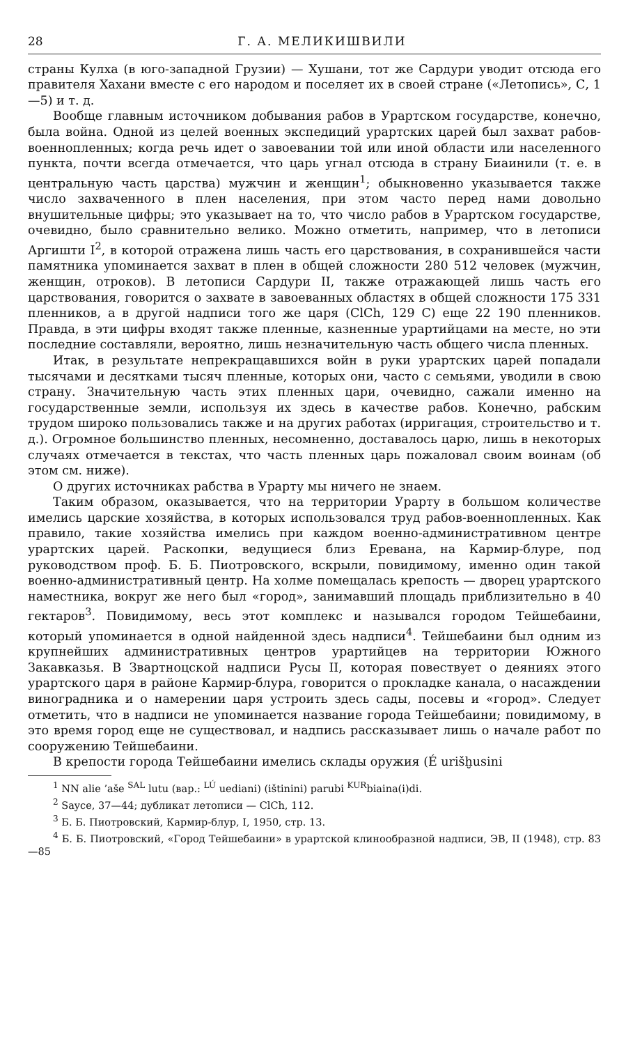28 Г. А. МЕЛИКИШВИЛИ
страны Кулха (в юго-западной Грузии) — Хушани, тот же Сардури уводит отсюда его правителя Хахани вместе с его народом и поселяет их в своей стране («Летопись», С, 1—5) и т. д.
Вообще главным источником добывания рабов в Урартском государстве, конечно, была война. Одной из целей военных экспедиций урартских царей был захват рабов-военнопленных; когда речь идет о завоевании той или иной области или населенного пункта, почти всегда отмечается, что царь угнал отсюда в страну Биаинили (т. е. в центральную часть царства) мужчин и женщин<sup>1</sup>; обыкновенно указывается также число захваченного в плен населения, при этом часто перед нами довольно внушительные цифры; это указывает на то, что число рабов в Урартском государстве, очевидно, было сравнительно велико. Можно отметить, например, что в летописи Аргишти I<sup>2</sup>, в которой отражена лишь часть его царствования, в сохранившейся части памятника упоминается захват в плен в общей сложности 280 512 человек (мужчин, женщин, отроков). В летописи Сардури II, также отражающей лишь часть его царствования, говорится о захвате в завоеванных областях в общей сложности 175 331 пленников, а в другой надписи того же царя (ClCh, 129 C) еще 22 190 пленников. Правда, в эти цифры входят также пленные, казненные урартийцами на месте, но эти последние составляли, вероятно, лишь незначительную часть общего числа пленных.
Итак, в результате непрекращавшихся войн в руки урартских царей попадали тысячами и десятками тысяч пленные, которых они, часто с семьями, уводили в свою страну. Значительную часть этих пленных цари, очевидно, сажали именно на государственные земли, используя их здесь в качестве рабов. Конечно, рабским трудом широко пользовались также и на других работах (ирригация, строительство и т. д.). Огромное большинство пленных, несомненно, доставалось царю, лишь в некоторых случаях отмечается в текстах, что часть пленных царь пожаловал своим воинам (об этом см. ниже).
О других источниках рабства в Урарту мы ничего не знаем.
Таким образом, оказывается, что на территории Урарту в большом количестве имелись царские хозяйства, в которых использовался труд рабов-военнопленных. Как правило, такие хозяйства имелись при каждом военно-административном центре урартских царей. Раскопки, ведущиеся близ Еревана, на Кармир-блуре, под руководством проф. Б. Б. Пиотровского, вскрыли, повидимому, именно один такой военно-административный центр. На холме помещалась крепость — дворец урартского наместника, вокруг же него был «город», занимавший площадь приблизительно в 40 гектаров<sup>3</sup>. Повидимому, весь этот комплекс и назывался городом Тейшебаини, который упоминается в одной найденной здесь надписи<sup>4</sup>. Тейшебаини был одним из крупнейших административных центров урартийцев на территории Южного Закавказья. В Звартноцской надписи Русы II, которая повествует о деяниях этого урартского царя в районе Кармир-блура, говорится о прокладке канала, о насаждении виноградника и о намерении царя устроить здесь сады, посевы и «город». Следует отметить, что в надписи не упоминается название города Тейшебаини; повидимому, в это время город еще не существовал, и надпись рассказывает лишь о начале работ по сооружению Тейшебаини.
В крепости города Тейшебаини имелись склады оружия (É urišḫusini
<sup>1</sup> NN alie ’aše <sup>SAL</sup> lutu (вар.: <sup>LÚ</sup> uediani) (ištinini) parubi <sup>KUR</sup>biaina(i)di.
<sup>2</sup> Sayce, 37—44; дубликат летописи — ClCh, 112.
<sup>3</sup> Б. Б. Пиотровский, Кармир-блур, I, 1950, стр. 13.
<sup>4</sup> Б. Б. Пиотровский, «Город Тейшебаини» в урартской клинообразной надписи, ЭВ, II (1948), стр. 83—85